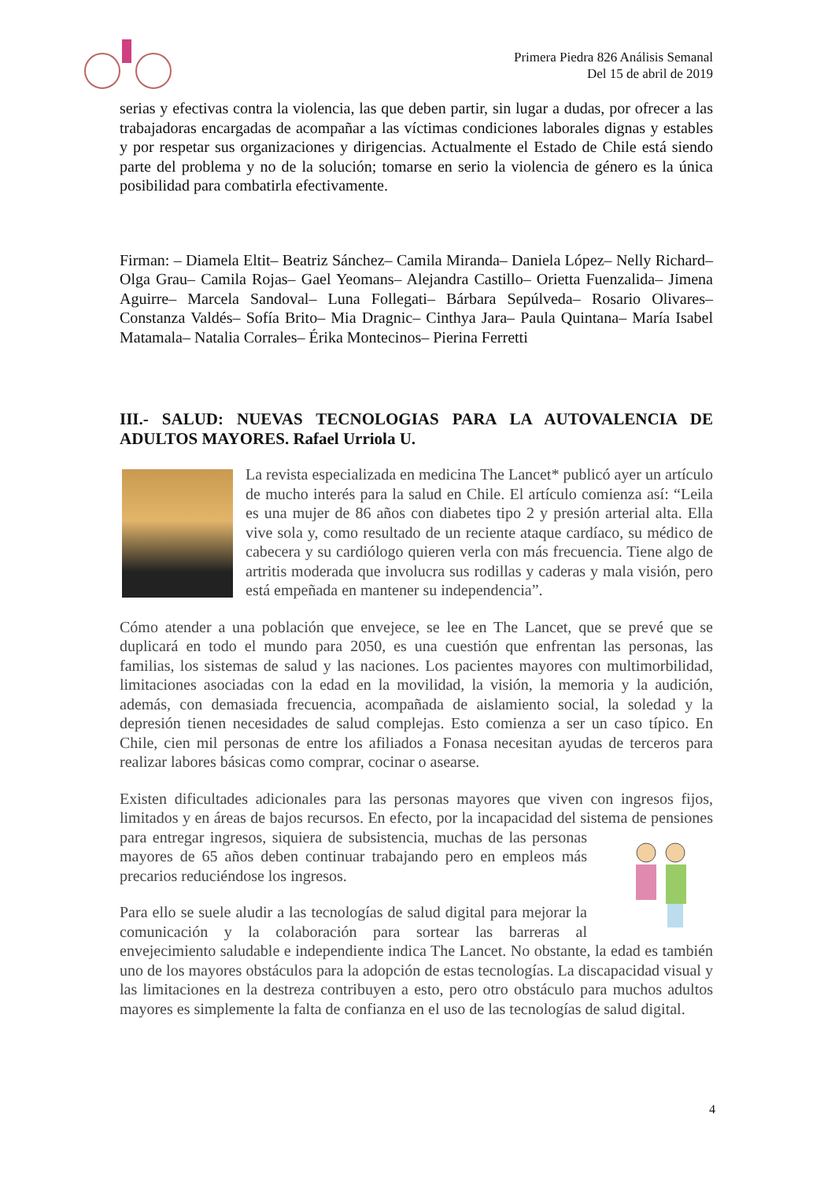Primera Piedra 826 Análisis Semanal
Del 15 de abril de 2019
serias y efectivas contra la violencia, las que deben partir, sin lugar a dudas, por ofrecer a las trabajadoras encargadas de acompañar a las víctimas condiciones laborales dignas y estables y por respetar sus organizaciones y dirigencias. Actualmente el Estado de Chile está siendo parte del problema y no de la solución; tomarse en serio la violencia de género es la única posibilidad para combatirla efectivamente.
Firman: – Diamela Eltit– Beatriz Sánchez– Camila Miranda– Daniela López– Nelly Richard– Olga Grau– Camila Rojas– Gael Yeomans– Alejandra Castillo– Orietta Fuenzalida– Jimena Aguirre– Marcela Sandoval– Luna Follegati– Bárbara Sepúlveda– Rosario Olivares– Constanza Valdés– Sofía Brito– Mia Dragnic– Cinthya Jara– Paula Quintana– María Isabel Matamala– Natalia Corrales– Érika Montecinos– Pierina Ferretti
III.- SALUD: NUEVAS TECNOLOGIAS PARA LA AUTOVALENCIA DE ADULTOS MAYORES. Rafael Urriola U.
La revista especializada en medicina The Lancet* publicó ayer un artículo de mucho interés para la salud en Chile. El artículo comienza así: “Leila es una mujer de 86 años con diabetes tipo 2 y presión arterial alta. Ella vive sola y, como resultado de un reciente ataque cardíaco, su médico de cabecera y su cardiólogo quieren verla con más frecuencia. Tiene algo de artritis moderada que involucra sus rodillas y caderas y mala visión, pero está empeñada en mantener su independencia”.
Cómo atender a una población que envejece, se lee en The Lancet, que se prevé que se duplicará en todo el mundo para 2050, es una cuestión que enfrentan las personas, las familias, los sistemas de salud y las naciones. Los pacientes mayores con multimorbilidad, limitaciones asociadas con la edad en la movilidad, la visión, la memoria y la audición, además, con demasiada frecuencia, acompañada de aislamiento social, la soledad y la depresión tienen necesidades de salud complejas. Esto comienza a ser un caso típico. En Chile, cien mil personas de entre los afiliados a Fonasa necesitan ayudas de terceros para realizar labores básicas como comprar, cocinar o asearse.
Existen dificultades adicionales para las personas mayores que viven con ingresos fijos, limitados y en áreas de bajos recursos. En efecto, por la incapacidad del sistema de pensiones para entregar ingresos, siquiera de subsistencia, muchas de las personas mayores de 65 años deben continuar trabajando pero en empleos más precarios reduciéndose los ingresos.
Para ello se suele aludir a las tecnologías de salud digital para mejorar la comunicación y la colaboración para sortear las barreras al envejecimiento saludable e independiente indica The Lancet. No obstante, la edad es también uno de los mayores obstáculos para la adopción de estas tecnologías. La discapacidad visual y las limitaciones en la destreza contribuyen a esto, pero otro obstáculo para muchos adultos mayores es simplemente la falta de confianza en el uso de las tecnologías de salud digital.
4